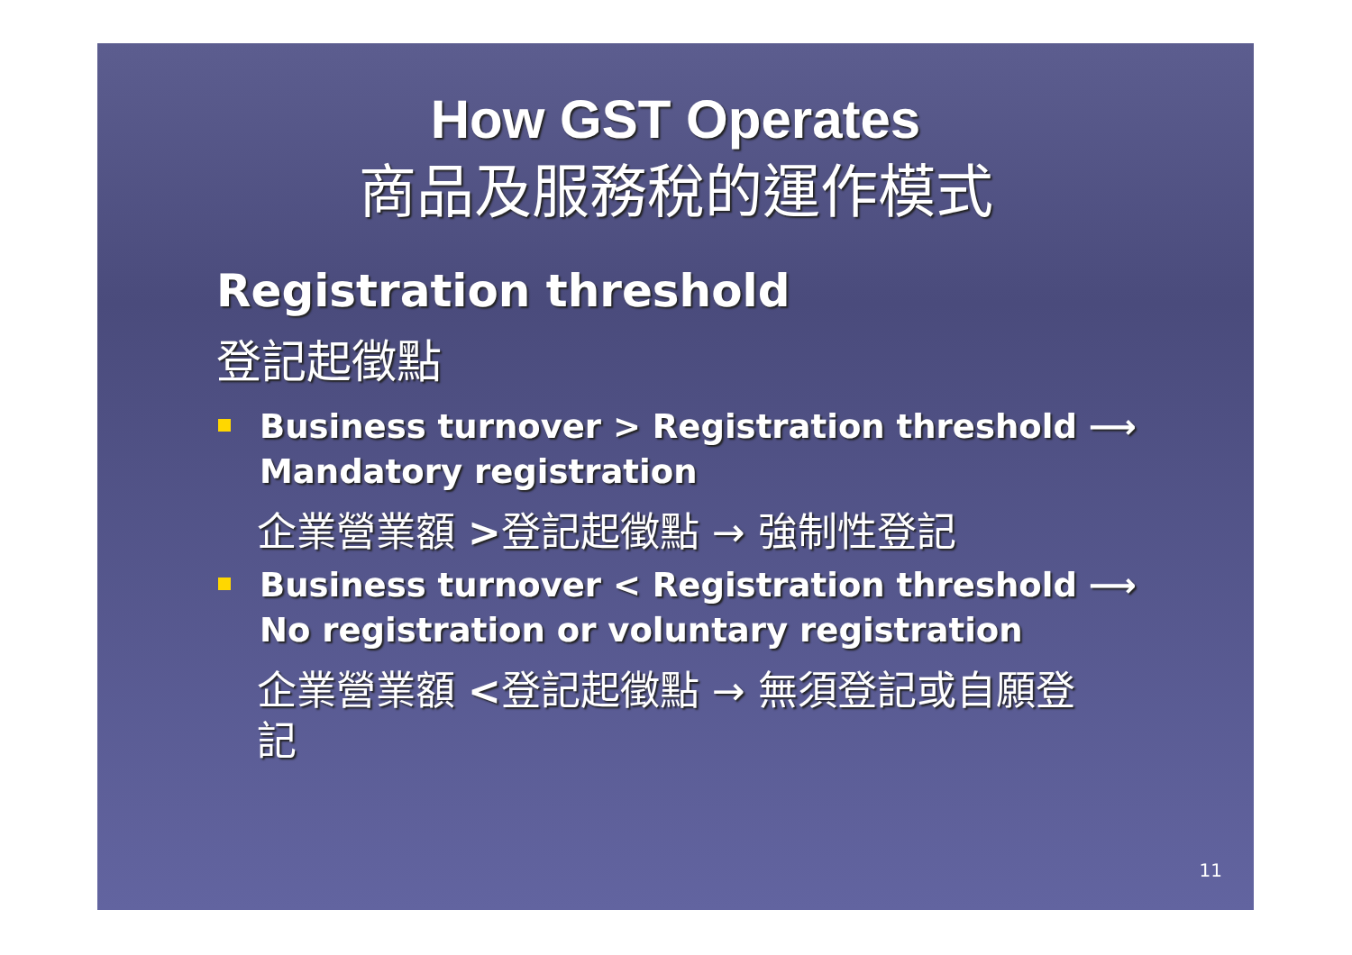How GST Operates
商品及服務稅的運作模式
Registration threshold
登記起徵點
Business turnover > Registration threshold ⟶ Mandatory registration
企業營業額 >登記起徵點 → 強制性登記
Business turnover < Registration threshold ⟶ No registration or voluntary registration
企業營業額 <登記起徵點 → 無須登記或自願登記
11